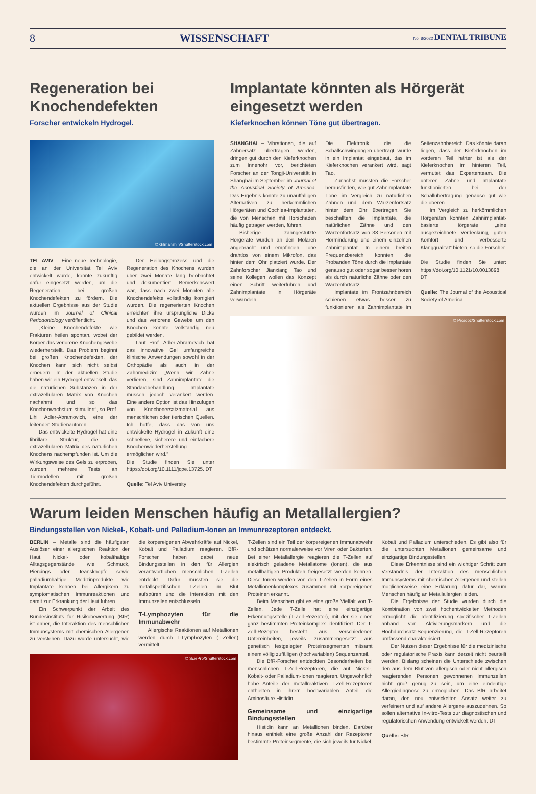8 WISSENSCHAFT No. 8/2022 DENTAL TRIBUNE
Regeneration bei Knochendefekten
Forscher entwickeln Hydrogel.
© Gilmanshin/Shutterstock.com
TEL AVIV – Eine neue Technologie, die an der Universität Tel Aviv entwickelt wurde, könnte zukünftig dafür eingesetzt werden, um die Regeneration bei großen Knochendefekten zu fördern. Die aktuellen Ergebnisse aus der Studie wurden im Journal of Clinical Periodontology veröffentlicht.
„Kleine Knochendefekte wie Frakturen heilen spontan, wobei der Körper das verlorene Knochengewebe wiederherstellt. Das Problem beginnt bei großen Knochendefekten, der Knochen kann sich nicht selbst erneuern. In der aktuellen Studie haben wir ein Hydrogel entwickelt, das die natürlichen Substanzen in der extrazellulären Matrix von Knochen nachahmt und so das Knochenwachstum stimuliert“, so Prof. Lihi Adler-Abramovich, eine der leitenden Studienautoren.
Das entwickelte Hydrogel hat eine fibrilläre Struktur, die der extrazellulären Matrix des natürlichen Knochens nachempfunden ist. Um die Wirkungsweise des Gels zu erproben, wurden mehrere Tests an Tiermodellen mit großen Knochendefekten durchgeführt.
Der Heilungsprozess und die Regeneration des Knochens wurden über zwei Monate lang beobachtet und dokumentiert. Bemerkenswert war, dass nach zwei Monaten alle Knochendefekte vollständig korrigiert wurden. Die regenerierten Knochen erreichten ihre ursprüngliche Dicke und das verlorene Gewebe um den Knochen konnte vollständig neu gebildet werden.
Laut Prof. Adler-Abramovich hat das innovative Gel umfangreiche klinische Anwendungen sowohl in der Orthopädie als auch in der Zahnmedizin: „Wenn wir Zähne verlieren, sind Zahnimplantate die Standardbehandlung. Implantate müssen jedoch verankert werden. Eine andere Option ist das Hinzufügen von Knochenersatzmaterial aus menschlichen oder tierischen Quellen. Ich hoffe, dass das von uns entwickelte Hydrogel in Zukunft eine schnellere, sicherere und einfachere Knochenwiederherstellung ermöglichen wird.“
Die Studie finden Sie unter https://doi.org/10.1111/jcpe.13725. DT
Quelle: Tel Aviv University
Implantate könnten als Hörgerät eingesetzt werden
Kieferknochen können Töne gut übertragen.
SHANGHAI – Vibrationen, die auf Zahnersatz übertragen werden, dringen gut durch den Kieferknochen zum Innenohr vor, berichteten Forscher an der Tongji-Universität in Shanghai im September im Journal of the Acoustical Society of America. Das Ergebnis könnte zu unauffälligen Alternativen zu herkömmlichen Hörgeräten und Cochlea-Implantaten, die von Menschen mit Hörschäden häufig getragen werden, führen.
Bisherige zahngestützte Hörgeräte wurden an den Molaren angebracht und empfingen Töne drahtlos von einem Mikrofon, das hinter dem Ohr platziert wurde. Der Zahnforscher Jianxiang Tao und seine Kollegen wollen das Konzept einen Schritt weiterführen und Zahnimplantate in Hörgeräte verwandeln.
Die Elektronik, die die Schallschwingungen überträgt, würde in ein Implantat eingebaut, das im Kieferknochen verankert wird, sagt Tao.
Zunächst mussten die Forscher herausfinden, wie gut Zahnimplantate Töne im Vergleich zu natürlichen Zähnen und dem Warzenfortsatz hinter dem Ohr übertragen. Sie beschallten die Implantate, die natürlichen Zähne und den Warzenfortsatz von 38 Personen mit Hörminderung und einem einzelnen Zahnimplantat. In einem breiten Frequenzbereich konnten die Probanden Töne durch die Implantate genauso gut oder sogar besser hören als durch natürliche Zähne oder den Warzenfortsatz.
Implantate im Frontzahnbereich schienen etwas besser zu funktionieren als Zahnimplantate im Seitenzahnbereich. Das könnte daran liegen, dass der Kieferknochen im vorderen Teil härter ist als der Kieferknochen im hinteren Teil, vermutet das Expertenteam. Die unteren Zähne und Implantate funktionierten bei der Schallübertragung genauso gut wie die oberen.
Im Vergleich zu herkömmlichen Hörgeräten könnten Zahnimplantat-basierte Hörgeräte „eine ausgezeichnete Verdeckung, guten Komfort und verbesserte Klangqualität“ bieten, so die Forscher.
Die Studie finden Sie unter: https://doi.org/10.1121/10.0013898 DT
Quelle: The Journal of the Acoustical Society of America
© Pixsooz/Shutterstock.com
Warum leiden Menschen häufig an Metallallergien?
Bindungsstellen von Nickel-, Kobalt- und Palladium-Ionen an Immunrezeptoren entdeckt.
BERLIN – Metalle sind die häufigsten Auslöser einer allergischen Reaktion der Haut. Nickel- oder kobalthaltige Alltagsgegenstände wie Schmuck, Piercings oder Jeansknöpfe sowie palladiumhaltige Medizinprodukte wie Implantate können bei Allergikern zu symptomatischen Immunreaktionen und damit zur Erkrankung der Haut führen.
Ein Schwerpunkt der Arbeit des Bundesinstituts für Risikobewertung (BfR) ist daher, die Interaktion des menschlichen Immunsystems mit chemischen Allergenen zu verstehen. Dazu wurde untersucht, wie die körpereigenen Abwehrkräfte auf Nickel, Kobalt und Palladium reagieren. BfR-Forscher haben dabei neue Bindungsstellen in den für Allergien verantwortlichen menschlichen T-Zellen entdeckt. Dafür mussten sie die metallspezifischen T-Zellen im Blut aufspüren und die Interaktion mit den Immunzellen entschlüsseln.
T-Lymphozyten für die Immunabwehr
Allergische Reaktionen auf Metallionen werden durch T-Lymphozyten (T-Zellen) vermittelt.
© SciePro/Shutterstock.com
T-Zellen sind ein Teil der körpereigenen Immunabwehr und schützen normalerweise vor Viren oder Bakterien. Bei einer Metallallergie reagieren die T-Zellen auf elektrisch geladene Metallatome (Ionen), die aus metallhaltigen Produkten freigesetzt werden können. Diese Ionen werden von den T-Zellen in Form eines Metallionenkomplexes zusammen mit körpereigenen Proteinen erkannt.
Beim Menschen gibt es eine große Vielfalt von T-Zellen. Jede T-Zelle hat eine einzigartige Erkennungsstelle (T-Zell-Rezeptor), mit der sie einen ganz bestimmten Proteinkomplex identifiziert. Der T-Zell-Rezeptor besteht aus verschiedenen Untereinheiten, jeweils zusammengesetzt aus genetisch festgelegten Proteinsegmenten mitsamt einem völlig zufälligen (hochvariablen) Sequenzanteil.
Die BfR-Forscher entdeckten Besonderheiten bei menschlichen T-Zell-Rezeptoren, die auf Nickel-, Kobalt- oder Palladium-Ionen reagieren. Ungewöhnlich hohe Anteile der metallreaktiven T-Zell-Rezeptoren enthielten in ihrem hochvariablen Anteil die Aminosäure Histidin.
Gemeinsame und einzigartige Bindungsstellen
Histidin kann an Metallionen binden. Darüber hinaus enthielt eine große Anzahl der Rezeptoren bestimmte Proteinsegmente, die sich jeweils für Nickel, Kobalt und Palladium unterschieden. Es gibt also für die untersuchten Metallionen gemeinsame und einzigartige Bindungsstellen.
Diese Erkenntnisse sind ein wichtiger Schritt zum Verständnis der Interaktion des menschlichen Immunsystems mit chemischen Allergenen und stellen möglicherweise eine Erklärung dafür dar, warum Menschen häufig an Metallallergien leiden.
Die Ergebnisse der Studie wurden durch die Kombination von zwei hochentwickelten Methoden ermöglicht: die Identifizierung spezifischer T-Zellen anhand von Aktivierungsmarkern und die Hochdurchsatz-Sequenzierung, die T-Zell-Rezeptoren umfassend charakterisiert.
Der Nutzen dieser Ergebnisse für die medizinische oder regulatorische Praxis kann derzeit nicht beurteilt werden. Bislang scheinen die Unterschiede zwischen den aus dem Blut von allergisch oder nicht allergisch reagierenden Personen gewonnenen Immunzellen nicht groß genug zu sein, um eine eindeutige Allergiediagnose zu ermöglichen. Das BfR arbeitet daran, den neu entwickelten Ansatz weiter zu verfeinern und auf andere Allergene auszudehnen. So sollen alternative In-vitro-Tests zur diagnostischen und regulatorischen Anwendung entwickelt werden. DT
Quelle: BfR